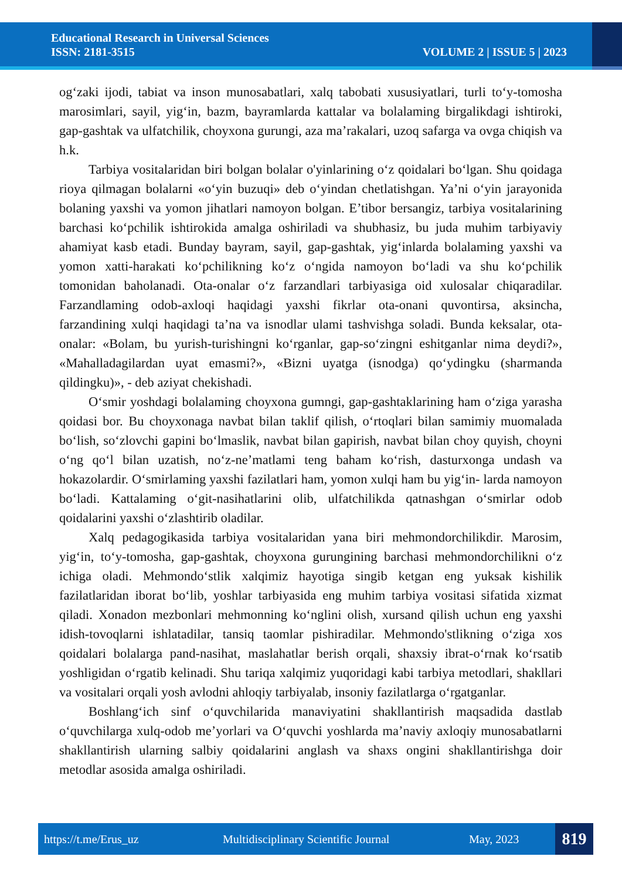Educational Research in Universal Sciences
ISSN: 2181-3515
VOLUME 2 | ISSUE 5 | 2023
og‘zaki ijodi, tabiat va inson munosabatlari, xalq tabobati xususiyatlari, turli to‘y-tomosha marosimlari, sayil, yig‘in, bazm, bayramlarda kattalar va bolalaming birgalikdagi ishtiroki, gap-gashtak va ulfatchilik, choyxona gurungi, aza ma’rakalari, uzoq safarga va ovga chiqish va h.k.
Tarbiya vositalaridan biri bolgan bolalar o'yinlarining o‘z qoidalari bo‘lgan. Shu qoidaga rioya qilmagan bolalarni «o‘yin buzuqi» deb o‘yindan chetlatishgan. Ya’ni o‘yin jarayonida bolaning yaxshi va yomon jihatlari namoyon bolgan. E’tibor bersangiz, tarbiya vositalarining barchasi ko‘pchilik ishtirokida amalga oshiriladi va shubhasiz, bu juda muhim tarbiyaviy ahamiyat kasb etadi. Bunday bayram, sayil, gap-gashtak, yig‘inlarda bolalaming yaxshi va yomon xatti-harakati ko‘pchilikning ko‘z o‘ngida namoyon bo‘ladi va shu ko‘pchilik tomonidan baholanadi. Ota-onalar o‘z farzandlari tarbiyasiga oid xulosalar chiqaradilar. Farzandlaming odob-axloqi haqidagi yaxshi fikrlar ota-onani quvontirsa, aksincha, farzandining xulqi haqidagi ta’na va isnodlar ulami tashvishga soladi. Bunda keksalar, ota-onalar: «Bolam, bu yurish-turishingni ko‘rganlar, gap-so‘zingni eshitganlar nima deydi?», «Mahalladagilardan uyat emasmi?», «Bizni uyatga (isnodga) qo‘ydingku (sharmanda qildingku)», - deb aziyat chekishadi.
O‘smir yoshdagi bolalaming choyxona gumngi, gap-gashtaklarining ham o‘ziga yarasha qoidasi bor. Bu choyxonaga navbat bilan taklif qilish, o‘rtoqlari bilan samimiy muomalada bo‘lish, so‘zlovchi gapini bo‘lmaslik, navbat bilan gapirish, navbat bilan choy quyish, choyni o‘ng qo‘l bilan uzatish, no‘z-ne’matlami teng baham ko‘rish, dasturxonga undash va hokazolardir. O‘smirlaming yaxshi fazilatlari ham, yomon xulqi ham bu yig‘in- larda namoyon bo‘ladi. Kattalaming o‘git-nasihatlarini olib, ulfatchilikda qatnashgan o‘smirlar odob qoidalarini yaxshi o‘zlashtirib oladilar.
Xalq pedagogikasida tarbiya vositalaridan yana biri mehmondorchilikdir. Marosim, yig‘in, to‘y-tomosha, gap-gashtak, choyxona gurungining barchasi mehmondorchilikni o‘z ichiga oladi. Mehmondo‘stlik xalqimiz hayotiga singib ketgan eng yuksak kishilik fazilatlaridan iborat bo‘lib, yoshlar tarbiyasida eng muhim tarbiya vositasi sifatida xizmat qiladi. Xonadon mezbonlari mehmonning ko‘nglini olish, xursand qilish uchun eng yaxshi idish-tovoqlarni ishlatadilar, tansiq taomlar pishiradilar. Mehmondo'stlikning o‘ziga xos qoidalari bolalarga pand-nasihat, maslahatlar berish orqali, shaxsiy ibrat-o‘rnak ko‘rsatib yoshligidan o‘rgatib kelinadi. Shu tariqa xalqimiz yuqoridagi kabi tarbiya metodlari, shakllari va vositalari orqali yosh avlodni ahloqiy tarbiyalab, insoniy fazilatlarga o‘rgatganlar.
Boshlang‘ich sinf o‘quvchilarida manaviyatini shakllantirish maqsadida dastlab o‘quvchilarga xulq-odob me’yorlari va O‘quvchi yoshlarda ma’naviy axloqiy munosabatlarni shakllantirish ularning salbiy qoidalarini anglash va shaxs ongini shakllantirishga doir metodlar asosida amalga oshiriladi.
https://t.me/Erus_uz Multidisciplinary Scientific Journal May, 2023
819